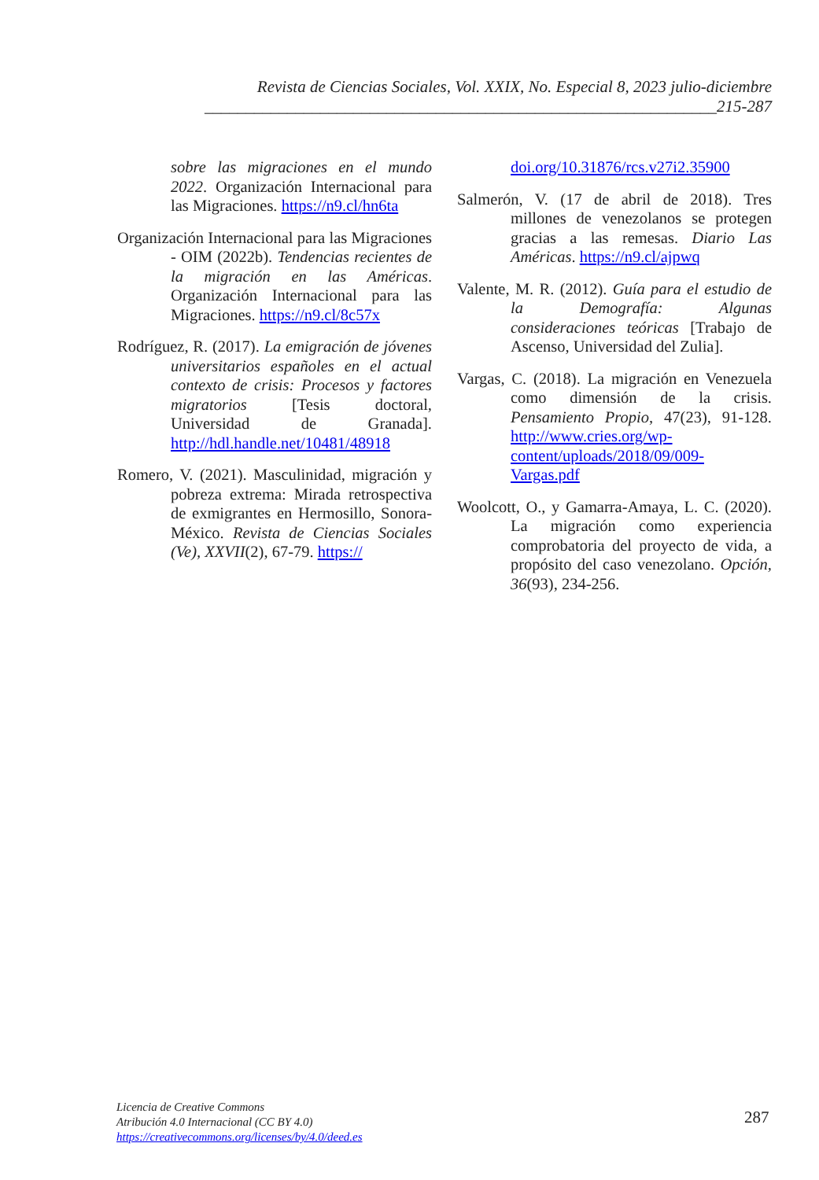Revista de Ciencias Sociales, Vol. XXIX, No. Especial 8, 2023 julio-diciembre
______________________________________________________________215-287
sobre las migraciones en el mundo 2022. Organización Internacional para las Migraciones. https://n9.cl/hn6ta
Organización Internacional para las Migraciones - OIM (2022b). Tendencias recientes de la migración en las Américas. Organización Internacional para las Migraciones. https://n9.cl/8c57x
Rodríguez, R. (2017). La emigración de jóvenes universitarios españoles en el actual contexto de crisis: Procesos y factores migratorios [Tesis doctoral, Universidad de Granada]. http://hdl.handle.net/10481/48918
Romero, V. (2021). Masculinidad, migración y pobreza extrema: Mirada retrospectiva de exmigrantes en Hermosillo, Sonora-México. Revista de Ciencias Sociales (Ve), XXVII(2), 67-79. https://
doi.org/10.31876/rcs.v27i2.35900
Salmerón, V. (17 de abril de 2018). Tres millones de venezolanos se protegen gracias a las remesas. Diario Las Américas. https://n9.cl/ajpwq
Valente, M. R. (2012). Guía para el estudio de la Demografía: Algunas consideraciones teóricas [Trabajo de Ascenso, Universidad del Zulia].
Vargas, C. (2018). La migración en Venezuela como dimensión de la crisis. Pensamiento Propio, 47(23), 91-128. http://www.cries.org/wp-content/uploads/2018/09/009-Vargas.pdf
Woolcott, O., y Gamarra-Amaya, L. C. (2020). La migración como experiencia comprobatoria del proyecto de vida, a propósito del caso venezolano. Opción, 36(93), 234-256.
Licencia de Creative Commons
Atribución 4.0 Internacional (CC BY 4.0)
https://creativecommons.org/licenses/by/4.0/deed.es
287